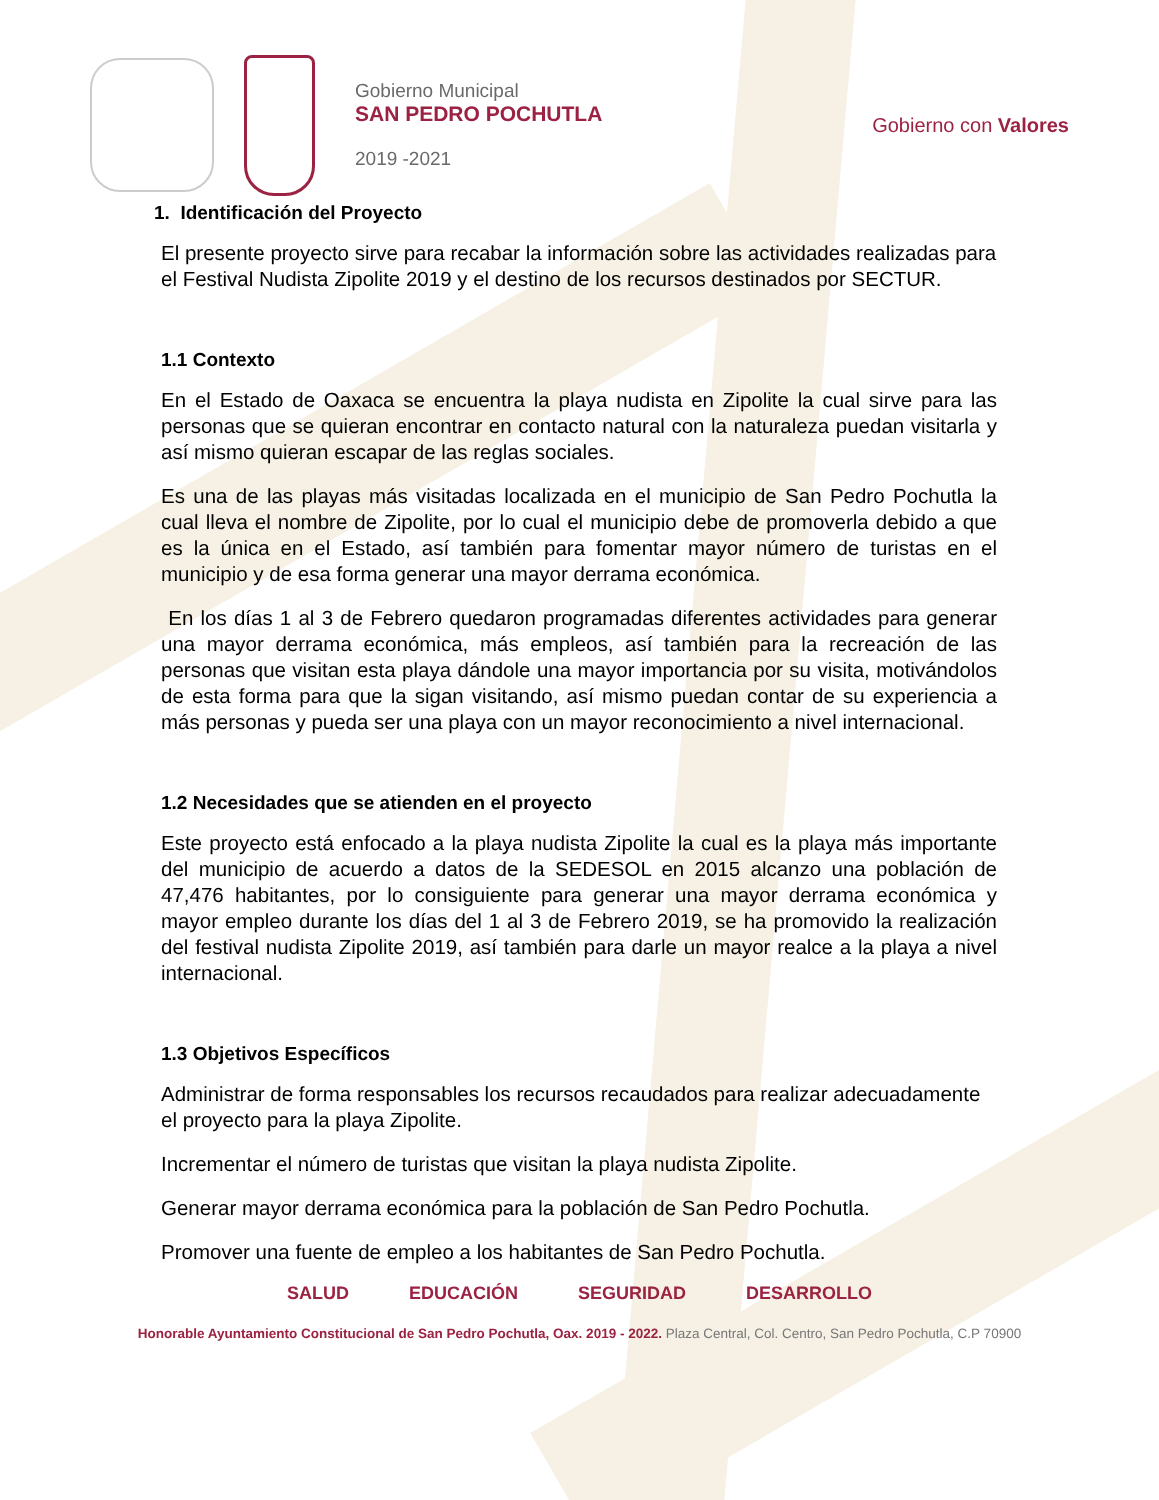Gobierno Municipal
SAN PEDRO POCHUTLA
2019 -2021
Gobierno con Valores
1. Identificación del Proyecto
El presente proyecto sirve para recabar la información sobre las actividades realizadas para el Festival Nudista Zipolite 2019 y el destino de los recursos destinados por SECTUR.
1.1 Contexto
En el Estado de Oaxaca se encuentra la playa nudista en Zipolite la cual sirve para las personas que se quieran encontrar en contacto natural con la naturaleza puedan visitarla y así mismo quieran escapar de las reglas sociales.
Es una de las playas más visitadas localizada en el municipio de San Pedro Pochutla la cual lleva el nombre de Zipolite, por lo cual el municipio debe de promoverla debido a que es la única en el Estado, así también para fomentar mayor número de turistas en el municipio y de esa forma generar una mayor derrama económica.
En los días 1 al 3 de Febrero quedaron programadas diferentes actividades para generar una mayor derrama económica, más empleos, así también para la recreación de las personas que visitan esta playa dándole una mayor importancia por su visita, motivándolos de esta forma para que la sigan visitando, así mismo puedan contar de su experiencia a más personas y pueda ser una playa con un mayor reconocimiento a nivel internacional.
1.2 Necesidades que se atienden en el proyecto
Este proyecto está enfocado a la playa nudista Zipolite la cual es la playa más importante del municipio de acuerdo a datos de la SEDESOL en 2015 alcanzo una población de 47,476 habitantes, por lo consiguiente para generar una mayor derrama económica y mayor empleo durante los días del 1 al 3 de Febrero 2019, se ha promovido la realización del festival nudista Zipolite 2019, así también para darle un mayor realce a la playa a nivel internacional.
1.3 Objetivos Específicos
Administrar de forma responsables los recursos recaudados para realizar adecuadamente el proyecto para la playa Zipolite.
Incrementar el número de turistas que visitan la playa nudista Zipolite.
Generar mayor derrama económica para la población de San Pedro Pochutla.
Promover una fuente de empleo a los habitantes de San Pedro Pochutla.
SALUD EDUCACIÓN SEGURIDAD DESARROLLO
Honorable Ayuntamiento Constitucional de San Pedro Pochutla, Oax. 2019 - 2022. Plaza Central, Col. Centro, San Pedro Pochutla, C.P 70900